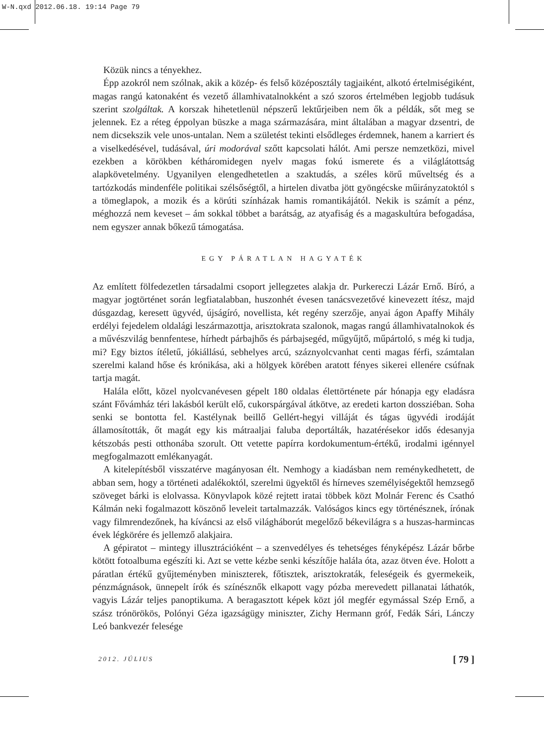W-N.qxd 2012.06.18. 19:14 Page 79
Közük nincs a tényekhez.
Épp azokról nem szólnak, akik a közép- és felső középosztály tagjaiként, alkotó értelmiségiként, magas rangú katonaként és vezető államhivatalnokként a szó szoros értelmében legjobb tudásuk szerint szolgáltak. A korszak hihetetlenül népszerű lektűrjeiben nem ők a példák, sőt meg se jelennek. Ez a réteg éppolyan büszke a maga származására, mint általában a magyar dzsentri, de nem dicsekszik vele unos-untalan. Nem a születést tekinti elsődleges érdemnek, hanem a karriert és a viselkedésével, tudásával, úri modorával szőtt kapcsolati hálót. Ami persze nemzetközi, mivel ezekben a körökben kétháromidegen nyelv magas fokú ismerete és a világlátottság alapkövetelmény. Ugyanilyen elengedhetetlen a szaktudás, a széles körű műveltség és a tartózkodás mindenféle politikai szélsőségtől, a hirtelen divatba jött gyöngécske műirányzatoktól s a tömeglapok, a mozik és a körúti színházak hamis romantikájától. Nekik is számít a pénz, méghozzá nem keveset – ám sokkal többet a barátság, az atyafiság és a magaskultúra befogadása, nem egyszer annak bőkezű támogatása.
EGY PÁRATLAN HAGYATÉK
Az említett fölfedezetlen társadalmi csoport jellegzetes alakja dr. Purkereczi Lázár Ernő. Bíró, a magyar jogtörténet során legfiatalabban, huszonhét évesen tanácsvezetővé kinevezett ítész, majd dúsgazdag, keresett ügyvéd, újságíró, novellista, két regény szerzője, anyai ágon Apaffy Mihály erdélyi fejedelem oldalági leszármazottja, arisztokrata szalonok, magas rangú államhivatalnokok és a művészvilág bennfentese, hírhedt párbajhős és párbajsegéd, műgyűjtő, műpártoló, s még ki tudja, mi? Egy biztos ítéletű, jókiállású, sebhelyes arcú, száznyolcvanhat centi magas férfi, számtalan szerelmi kaland hőse és krónikása, aki a hölgyek körében aratott fényes sikerei ellenére csúfnak tartja magát.
Halála előtt, közel nyolcvanévesen gépelt 180 oldalas élettörténete pár hónapja egy eladásra szánt Fővámház téri lakásból került elő, cukorspárgával átkötve, az eredeti karton dossziéban. Soha senki se bontotta fel. Kastélynak beillő Gellért-hegyi villáját és tágas ügyvédi irodáját államosították, őt magát egy kis mátraaljai faluba deportálták, hazatérésekor idős édesanyja kétszobás pesti otthonába szorult. Ott vetette papírra kordokumentum-értékű, irodalmi igénnyel megfogalmazott emlékanyagát.
A kitelepítésből visszatérve magányosan élt. Nemhogy a kiadásban nem reménykedhetett, de abban sem, hogy a történeti adalékoktól, szerelmi ügyektől és hírneves személyiségektől hemzsegő szöveget bárki is elolvassa. Könyvlapok közé rejtett iratai többek közt Molnár Ferenc és Csathó Kálmán neki fogalmazott köszönő leveleit tartalmazzák. Valóságos kincs egy történésznek, írónak vagy filmrendezőnek, ha kíváncsi az első világháborút megelőző békevilágra s a huszas-harmincas évek légkörére és jellemző alakjaira.
A gépiratot – mintegy illusztrációként – a szenvedélyes és tehetséges fényképész Lázár bőrbe kötött fotoalbuma egészíti ki. Azt se vette kézbe senki készítője halála óta, azaz ötven éve. Holott a páratlan értékű gyűjteményben miniszterek, főtisztek, arisztokraták, feleségeik és gyermekeik, pénzmágnások, ünnepelt írók és színésznők elkapott vagy pózba merevedett pillanatai láthatók, vagyis Lázár teljes panoptikuma. A beragasztott képek közt jól megfér egymással Szép Ernő, a szász trónörökös, Polónyi Géza igazságügy miniszter, Zichy Hermann gróf, Fedák Sári, Lánczy Leó bankvezér felesége
2012. JÚLIUS [ 79 ]